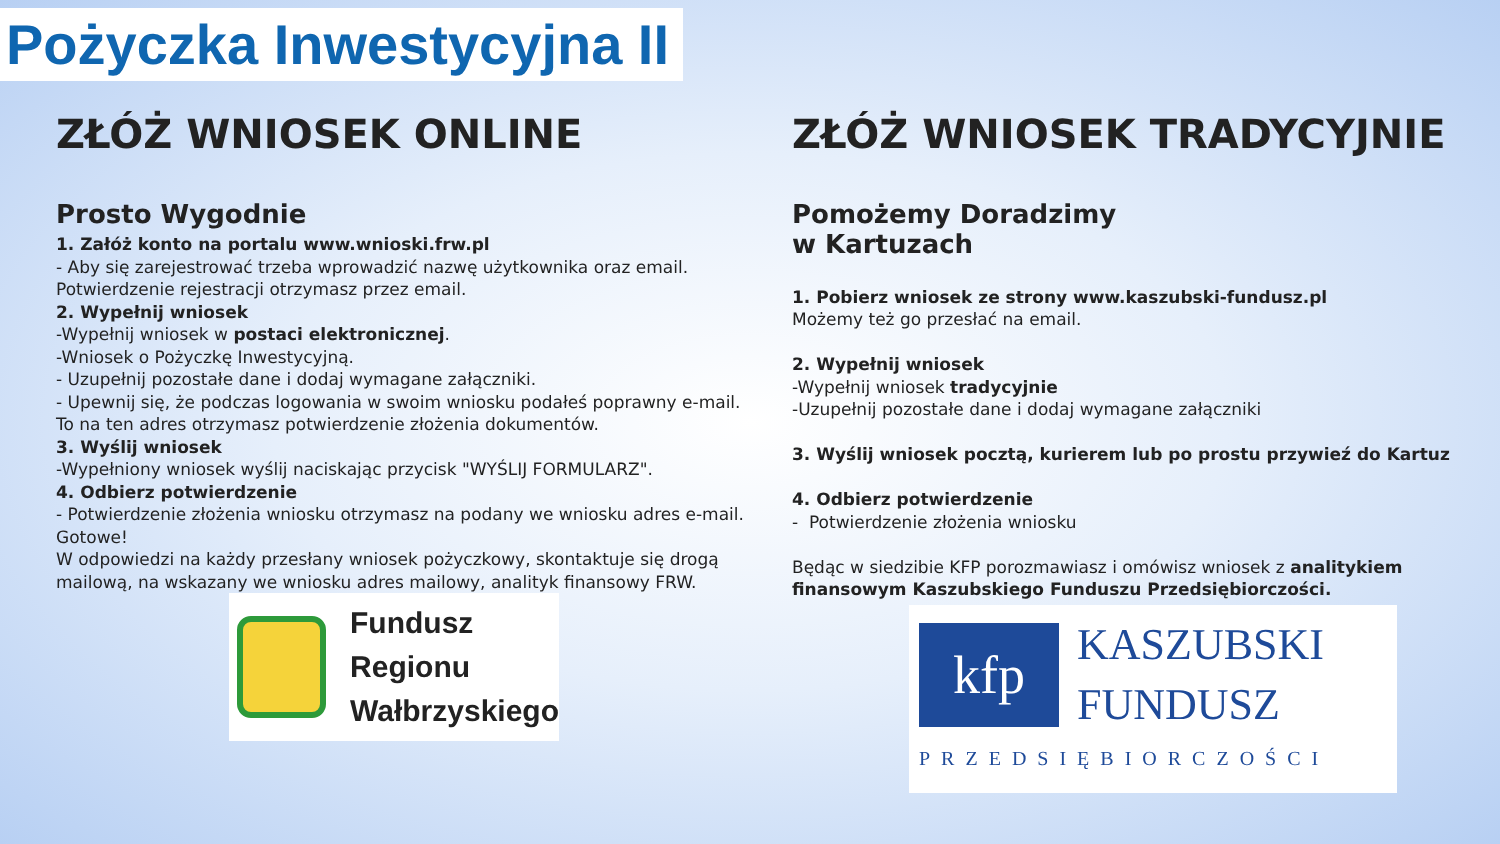Pożyczka Inwestycyjna II
ZŁÓŻ WNIOSEK ONLINE
Prosto Wygodnie
1. Załóż konto na portalu www.wnioski.frw.pl
- Aby się zarejestrować trzeba wprowadzić nazwę użytkownika oraz email. Potwierdzenie rejestracji otrzymasz przez email.
2. Wypełnij wniosek
-Wypełnij wniosek w postaci elektronicznej.
-Wniosek o Pożyczkę Inwestycyjną.
- Uzupełnij pozostałe dane i dodaj wymagane załączniki.
- Upewnij się, że podczas logowania w swoim wniosku podałeś poprawny e-mail. To na ten adres otrzymasz potwierdzenie złożenia dokumentów.
3. Wyślij wniosek
-Wypełniony wniosek wyślij naciskając przycisk "WYŚLIJ FORMULARZ".
4. Odbierz potwierdzenie
- Potwierdzenie złożenia wniosku otrzymasz na podany we wniosku adres e-mail.
Gotowe!
W odpowiedzi na każdy przesłany wniosek pożyczkowy, skontaktuje się drogą mailową, na wskazany we wniosku adres mailowy, analityk finansowy FRW.
Fundusz
Regionu
Wałbrzyskiego
ZŁÓŻ WNIOSEK TRADYCYJNIE
Pomożemy Doradzimy
w Kartuzach
1. Pobierz wniosek ze strony www.kaszubski-fundusz.pl
Możemy też go przesłać na email.
2. Wypełnij wniosek
-Wypełnij wniosek tradycyjnie
-Uzupełnij pozostałe dane i dodaj wymagane załączniki
3. Wyślij wniosek pocztą, kurierem lub po prostu przywieź do Kartuz
4. Odbierz potwierdzenie
- Potwierdzenie złożenia wniosku
Będąc w siedzibie KFP porozmawiasz i omówisz wniosek z analitykiem finansowym Kaszubskiego Funduszu Przedsiębiorczości.
kfp
KASZUBSKI
FUNDUSZ
PRZEDSIĘBIORCZOŚCI